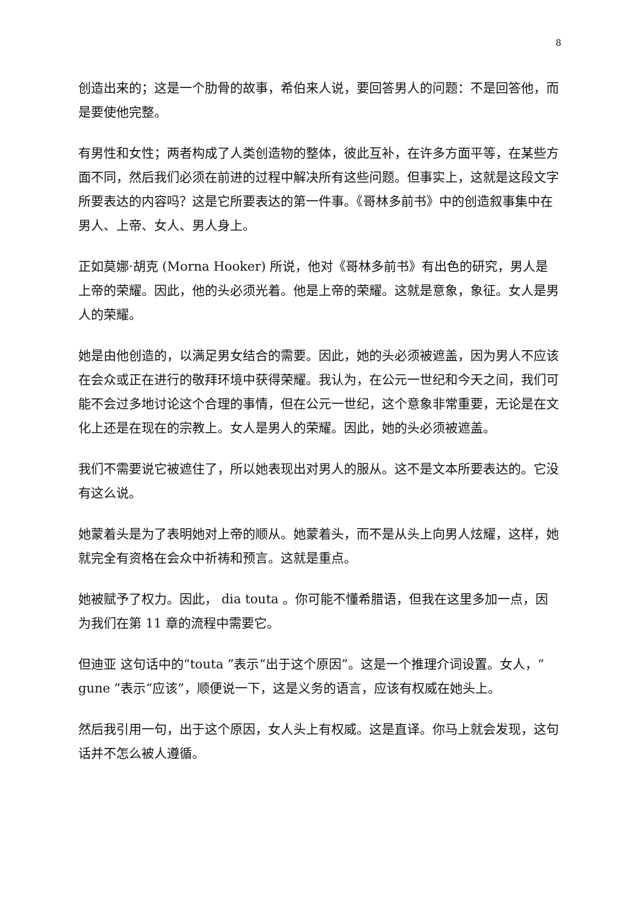8
创造出来的；这是一个肋骨的故事，希伯来人说，要回答男人的问题：不是回答他，而是要使他完整。
有男性和女性；两者构成了人类创造物的整体，彼此互补，在许多方面平等，在某些方面不同，然后我们必须在前进的过程中解决所有这些问题。但事实上，这就是这段文字所要表达的内容吗？这是它所要表达的第一件事。《哥林多前书》中的创造叙事集中在男人、上帝、女人、男人身上。
正如莫娜·胡克 (Morna Hooker) 所说，他对《哥林多前书》有出色的研究，男人是上帝的荣耀。因此，他的头必须光着。他是上帝的荣耀。这就是意象，象征。女人是男人的荣耀。
她是由他创造的，以满足男女结合的需要。因此，她的头必须被遮盖，因为男人不应该在会众或正在进行的敬拜环境中获得荣耀。我认为，在公元一世纪和今天之间，我们可能不会过多地讨论这个合理的事情，但在公元一世纪，这个意象非常重要，无论是在文化上还是在现在的宗教上。女人是男人的荣耀。因此，她的头必须被遮盖。
我们不需要说它被遮住了，所以她表现出对男人的服从。这不是文本所要表达的。它没有这么说。
她蒙着头是为了表明她对上帝的顺从。她蒙着头，而不是从头上向男人炫耀，这样，她就完全有资格在会众中祈祷和预言。这就是重点。
她被赋予了权力。因此， dia touta 。你可能不懂希腊语，但我在这里多加一点，因为我们在第 11 章的流程中需要它。
但迪亚 这句话中的“touta ”表示“出于这个原因”。这是一个推理介词设置。女人，“ gune ”表示“应该”，顺便说一下，这是义务的语言，应该有权威在她头上。
然后我引用一句，出于这个原因，女人头上有权威。这是直译。你马上就会发现，这句话并不怎么被人遵循。